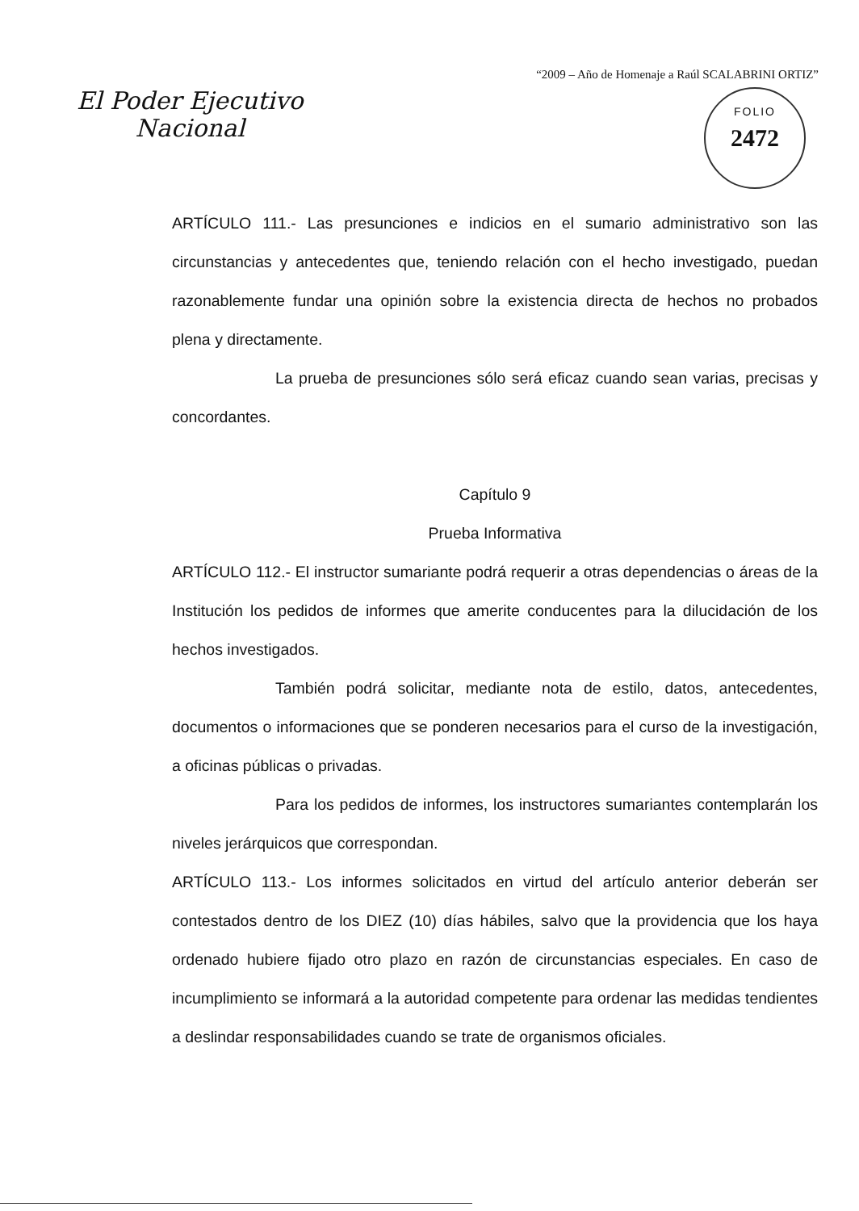“2009 – Año de Homenaje a Raúl SCALABRINI ORTIZ”
El Poder Ejecutivo
Nacional
FOLIO
2472
ARTÍCULO 111.- Las presunciones e indicios en el sumario administrativo son las circunstancias y antecedentes que, teniendo relación con el hecho investigado, puedan razonablemente fundar una opinión sobre la existencia directa de hechos no probados plena y directamente.
La prueba de presunciones sólo será eficaz cuando sean varias, precisas y concordantes.
Capítulo 9
Prueba Informativa
ARTÍCULO 112.- El instructor sumariante podrá requerir a otras dependencias o áreas de la Institución los pedidos de informes que amerite conducentes para la dilucidación de los hechos investigados.
También podrá solicitar, mediante nota de estilo, datos, antecedentes, documentos o informaciones que se ponderen necesarios para el curso de la investigación, a oficinas públicas o privadas.
Para los pedidos de informes, los instructores sumariantes contemplarán los niveles jerárquicos que correspondan.
ARTÍCULO 113.- Los informes solicitados en virtud del artículo anterior deberán ser contestados dentro de los DIEZ (10) días hábiles, salvo que la providencia que los haya ordenado hubiere fijado otro plazo en razón de circunstancias especiales. En caso de incumplimiento se informará a la autoridad competente para ordenar las medidas tendientes a deslindar responsabilidades cuando se trate de organismos oficiales.